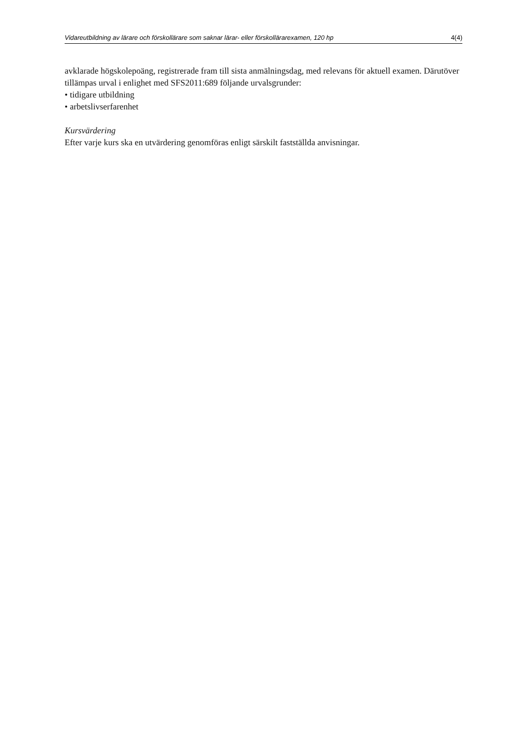Vidareutbildning av lärare och förskollärare som saknar lärar- eller förskollärarexamen, 120 hp 4(4)
avklarade högskolepoäng, registrerade fram till sista anmälningsdag, med relevans för aktuell examen. Därutöver tillämpas urval i enlighet med SFS2011:689 följande urvalsgrunder:
• tidigare utbildning
• arbetslivserfarenhet
Kursvärdering
Efter varje kurs ska en utvärdering genomföras enligt särskilt fastställda anvisningar.